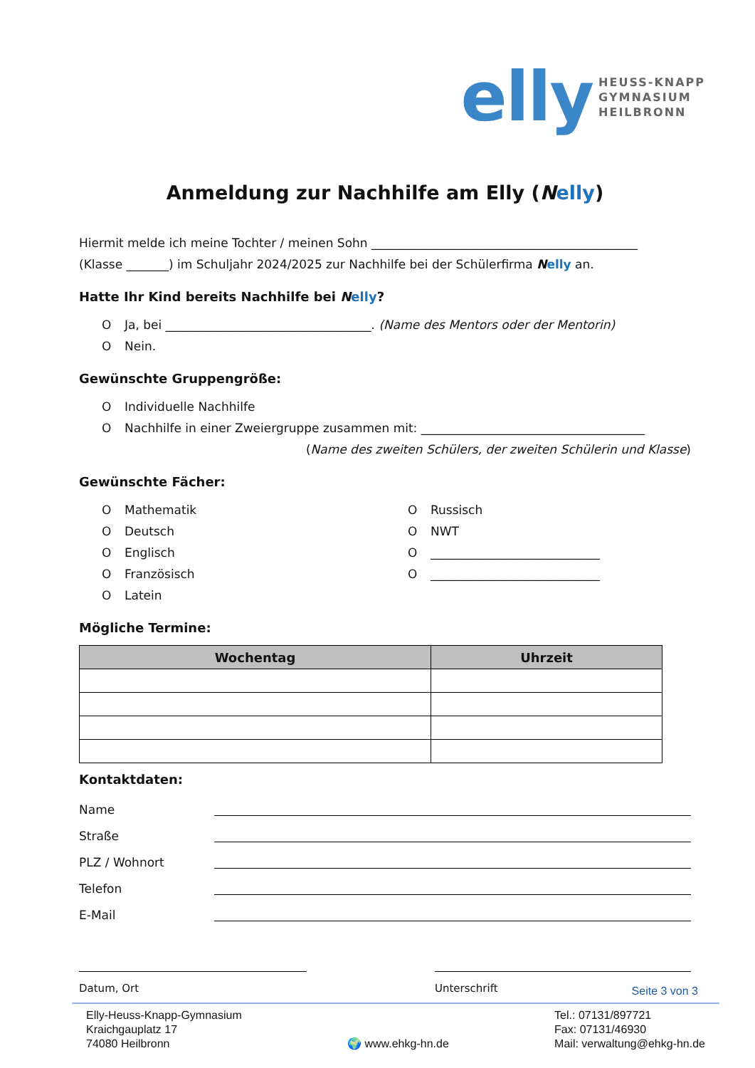elly
HEUSS-KNAPP
GYMNASIUM
HEILBRONN
Anmeldung zur Nachhilfe am Elly (Nelly)
Hiermit melde ich meine Tochter / meinen Sohn ____________________________________________
(Klasse _______) im Schuljahr 2024/2025 zur Nachhilfe bei der Schülerfirma Nelly an.
Hatte Ihr Kind bereits Nachhilfe bei Nelly?
O Ja, bei __________________________________. (Name des Mentors oder der Mentorin)
O Nein.
Gewünschte Gruppengröße:
O Individuelle Nachhilfe
O Nachhilfe in einer Zweiergruppe zusammen mit: _____________________________________
(Name des zweiten Schülers, der zweiten Schülerin und Klasse)
Gewünschte Fächer:
O Mathematik
O Deutsch
O Englisch
O Französisch
O Latein
O Russisch
O NWT
O ____________________________
O ____________________________
Mögliche Termine:
| Wochentag | Uhrzeit |
| --- | --- |
Kontaktdaten:
Name
Straße
PLZ / Wohnort
Telefon
E-Mail
Datum, Ort Unterschrift
Seite 3 von 3
Elly-Heuss-Knapp-Gymnasium
Kraichgauplatz 17
74080 Heilbronn
🌍 www.ehkg-hn.de Tel.: 07131/897721
Fax: 07131/46930
Mail: verwaltung@ehkg-hn.de